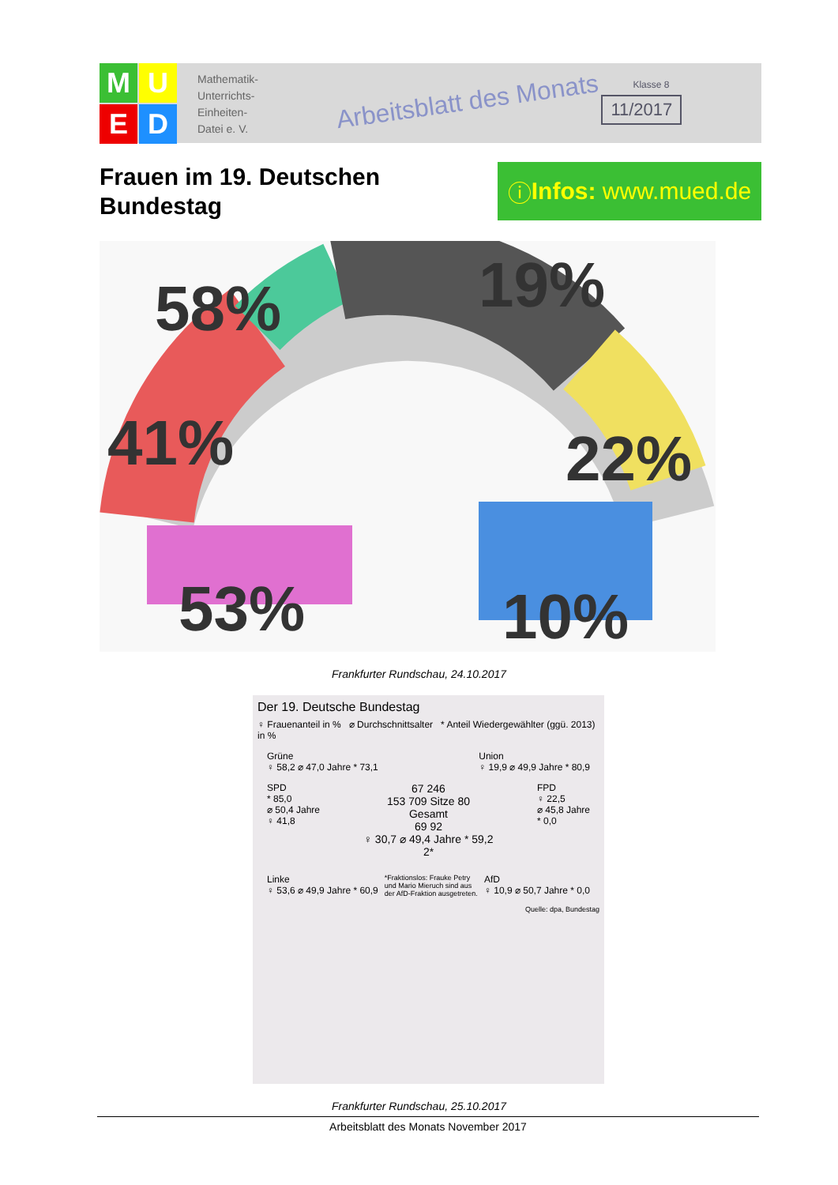M
U
E
D
Mathematik-
Unterrichts-
Einheiten-
Datei e. V.
Arbeitsblatt des Monats
Klasse 8
11/2017
Frauen im 19. Deutschen
Bundestag
ⓘ Infos: www.mued.de
58% 19%
41% 22%
53% 10%
Frankfurter Rundschau, 24.10.2017
Der 19. Deutsche Bundestag
♀ Frauenanteil in % ⌀ Durchschnittsalter * Anteil Wiedergewählter (ggü. 2013) in %
Grüne
♀ 58,2 ⌀ 47,0 Jahre * 73,1
Union
♀ 19,9 ⌀ 49,9 Jahre * 80,9
SPD
* 85,0
⌀ 50,4 Jahre
♀ 41,8
67 246
153 709 Sitze 80
Gesamt
69 92
♀ 30,7 ⌀ 49,4 Jahre * 59,2
2*
FPD
♀ 22,5
⌀ 45,8 Jahre
* 0,0
Linke
♀ 53,6 ⌀ 49,9 Jahre * 60,9
*Fraktionslos: Frauke Petry
und Mario Mieruch sind aus
der AfD-Fraktion ausgetreten.
AfD
♀ 10,9 ⌀ 50,7 Jahre * 0,0
Quelle: dpa, Bundestag
Frankfurter Rundschau, 25.10.2017
Arbeitsblatt des Monats November 2017